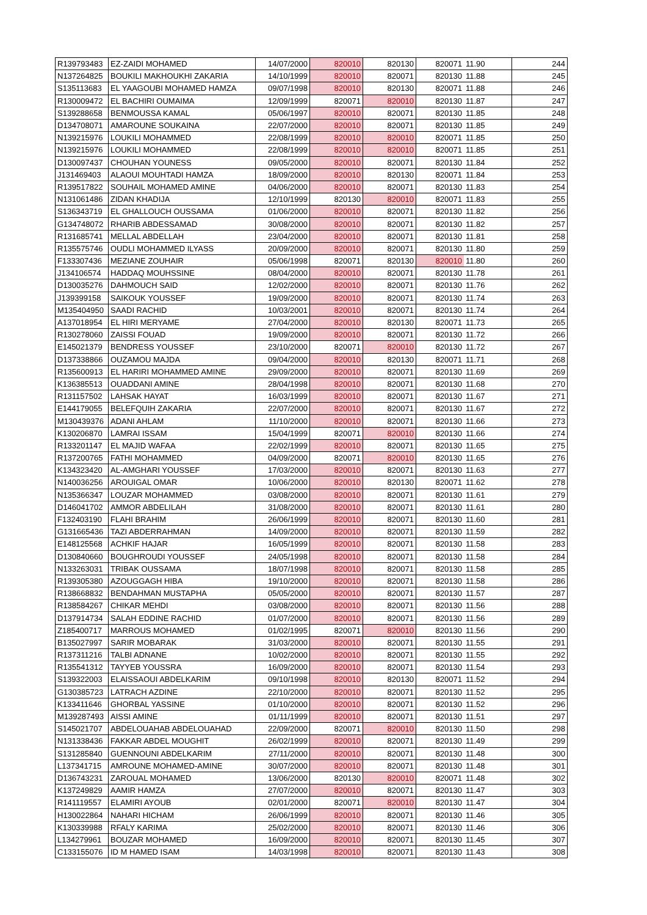| R139793483 | EZ-ZAIDI MOHAMED | 14/07/2000 | 820010 | 820130 | 820071 | 11.90 | 244 |
| N137264825 | BOUKILI MAKHOUKHI ZAKARIA | 14/10/1999 | 820010 | 820071 | 820130 | 11.88 | 245 |
| S135113683 | EL YAAGOUBI MOHAMED HAMZA | 09/07/1998 | 820010 | 820130 | 820071 | 11.88 | 246 |
| R130009472 | EL BACHIRI OUMAIMA | 12/09/1999 | 820071 | 820010 | 820130 | 11.87 | 247 |
| S139288658 | BENMOUSSA KAMAL | 05/06/1997 | 820010 | 820071 | 820130 | 11.85 | 248 |
| D134708071 | AMAROUNE SOUKAINA | 22/07/2000 | 820010 | 820071 | 820130 | 11.85 | 249 |
| N139215976 | LOUKILI MOHAMMED | 22/08/1999 | 820010 | 820010 | 820071 | 11.85 | 250 |
| N139215976 | LOUKILI MOHAMMED | 22/08/1999 | 820010 | 820010 | 820071 | 11.85 | 251 |
| D130097437 | CHOUHAN YOUNESS | 09/05/2000 | 820010 | 820071 | 820130 | 11.84 | 252 |
| J131469403 | ALAOUI MOUHTADI HAMZA | 18/09/2000 | 820010 | 820130 | 820071 | 11.84 | 253 |
| R139517822 | SOUHAIL MOHAMED AMINE | 04/06/2000 | 820010 | 820071 | 820130 | 11.83 | 254 |
| N131061486 | ZIDAN KHADIJA | 12/10/1999 | 820130 | 820010 | 820071 | 11.83 | 255 |
| S136343719 | EL GHALLOUCH OUSSAMA | 01/06/2000 | 820010 | 820071 | 820130 | 11.82 | 256 |
| G134748072 | RHARIB ABDESSAMAD | 30/08/2000 | 820010 | 820071 | 820130 | 11.82 | 257 |
| R131685741 | MELLAL ABDELLAH | 23/04/2000 | 820010 | 820071 | 820130 | 11.81 | 258 |
| R135575746 | OUDLI MOHAMMED ILYASS | 20/09/2000 | 820010 | 820071 | 820130 | 11.80 | 259 |
| F133307436 | MEZIANE ZOUHAIR | 05/06/1998 | 820071 | 820130 | 820010 | 11.80 | 260 |
| J134106574 | HADDAQ MOUHSSINE | 08/04/2000 | 820010 | 820071 | 820130 | 11.78 | 261 |
| D130035276 | DAHMOUCH SAID | 12/02/2000 | 820010 | 820071 | 820130 | 11.76 | 262 |
| J139399158 | SAIKOUK YOUSSEF | 19/09/2000 | 820010 | 820071 | 820130 | 11.74 | 263 |
| M135404950 | SAADI RACHID | 10/03/2001 | 820010 | 820071 | 820130 | 11.74 | 264 |
| A137018954 | EL HIRI MERYAME | 27/04/2000 | 820010 | 820130 | 820071 | 11.73 | 265 |
| R130278060 | ZAISSI FOUAD | 19/09/2000 | 820010 | 820071 | 820130 | 11.72 | 266 |
| E145021379 | BENDRESS YOUSSEF | 23/10/2000 | 820071 | 820010 | 820130 | 11.72 | 267 |
| D137338866 | OUZAMOU MAJDA | 09/04/2000 | 820010 | 820130 | 820071 | 11.71 | 268 |
| R135600913 | EL HARIRI MOHAMMED AMINE | 29/09/2000 | 820010 | 820071 | 820130 | 11.69 | 269 |
| K136385513 | OUADDANI AMINE | 28/04/1998 | 820010 | 820071 | 820130 | 11.68 | 270 |
| R131157502 | LAHSAK HAYAT | 16/03/1999 | 820010 | 820071 | 820130 | 11.67 | 271 |
| E144179055 | BELEFQUIH ZAKARIA | 22/07/2000 | 820010 | 820071 | 820130 | 11.67 | 272 |
| M130439376 | ADANI AHLAM | 11/10/2000 | 820010 | 820071 | 820130 | 11.66 | 273 |
| K130206870 | LAMRAI ISSAM | 15/04/1999 | 820071 | 820010 | 820130 | 11.66 | 274 |
| R133201147 | EL MAJID WAFAA | 22/02/1999 | 820010 | 820071 | 820130 | 11.65 | 275 |
| R137200765 | FATHI MOHAMMED | 04/09/2000 | 820071 | 820010 | 820130 | 11.65 | 276 |
| K134323420 | AL-AMGHARI YOUSSEF | 17/03/2000 | 820010 | 820071 | 820130 | 11.63 | 277 |
| N140036256 | AROUIGAL OMAR | 10/06/2000 | 820010 | 820130 | 820071 | 11.62 | 278 |
| N135366347 | LOUZAR MOHAMMED | 03/08/2000 | 820010 | 820071 | 820130 | 11.61 | 279 |
| D146041702 | AMMOR ABDELILAH | 31/08/2000 | 820010 | 820071 | 820130 | 11.61 | 280 |
| F132403190 | FLAHI BRAHIM | 26/06/1999 | 820010 | 820071 | 820130 | 11.60 | 281 |
| G131665436 | TAZI ABDERRAHMAN | 14/09/2000 | 820010 | 820071 | 820130 | 11.59 | 282 |
| E148125568 | ACHKIF HAJAR | 16/05/1999 | 820010 | 820071 | 820130 | 11.58 | 283 |
| D130840660 | BOUGHROUDI YOUSSEF | 24/05/1998 | 820010 | 820071 | 820130 | 11.58 | 284 |
| N133263031 | TRIBAK OUSSAMA | 18/07/1998 | 820010 | 820071 | 820130 | 11.58 | 285 |
| R139305380 | AZOUGGAGH HIBA | 19/10/2000 | 820010 | 820071 | 820130 | 11.58 | 286 |
| R138668832 | BENDAHMAN MUSTAPHA | 05/05/2000 | 820010 | 820071 | 820130 | 11.57 | 287 |
| R138584267 | CHIKAR MEHDI | 03/08/2000 | 820010 | 820071 | 820130 | 11.56 | 288 |
| D137914734 | SALAH EDDINE RACHID | 01/07/2000 | 820010 | 820071 | 820130 | 11.56 | 289 |
| Z185400717 | MARROUS MOHAMED | 01/02/1995 | 820071 | 820010 | 820130 | 11.56 | 290 |
| B135027997 | SARIR MOBARAK | 31/03/2000 | 820010 | 820071 | 820130 | 11.55 | 291 |
| R137311216 | TALBI ADNANE | 10/02/2000 | 820010 | 820071 | 820130 | 11.55 | 292 |
| R135541312 | TAYYEB YOUSSRA | 16/09/2000 | 820010 | 820071 | 820130 | 11.54 | 293 |
| S139322003 | ELAISSAOUI ABDELKARIM | 09/10/1998 | 820010 | 820130 | 820071 | 11.52 | 294 |
| G130385723 | LATRACH AZDINE | 22/10/2000 | 820010 | 820071 | 820130 | 11.52 | 295 |
| K133411646 | GHORBAL YASSINE | 01/10/2000 | 820010 | 820071 | 820130 | 11.52 | 296 |
| M139287493 | AISSI AMINE | 01/11/1999 | 820010 | 820071 | 820130 | 11.51 | 297 |
| S145021707 | ABDELOUAHAB ABDELOUAHAD | 22/09/2000 | 820071 | 820010 | 820130 | 11.50 | 298 |
| N131338436 | FAKKAR ABDEL MOUGHIT | 26/02/1999 | 820010 | 820071 | 820130 | 11.49 | 299 |
| S131285840 | GUENNOUNI ABDELKARIM | 27/11/2000 | 820010 | 820071 | 820130 | 11.48 | 300 |
| L137341715 | AMROUNE MOHAMED-AMINE | 30/07/2000 | 820010 | 820071 | 820130 | 11.48 | 301 |
| D136743231 | ZAROUAL MOHAMED | 13/06/2000 | 820130 | 820010 | 820071 | 11.48 | 302 |
| K137249829 | AAMIR HAMZA | 27/07/2000 | 820010 | 820071 | 820130 | 11.47 | 303 |
| R141119557 | ELAMIRI AYOUB | 02/01/2000 | 820071 | 820010 | 820130 | 11.47 | 304 |
| H130022864 | NAHARI HICHAM | 26/06/1999 | 820010 | 820071 | 820130 | 11.46 | 305 |
| K130339988 | RFALY KARIMA | 25/02/2000 | 820010 | 820071 | 820130 | 11.46 | 306 |
| L134279961 | BOUZAR MOHAMED | 16/09/2000 | 820010 | 820071 | 820130 | 11.45 | 307 |
| C133155076 | ID M HAMED ISAM | 14/03/1998 | 820010 | 820071 | 820130 | 11.43 | 308 |